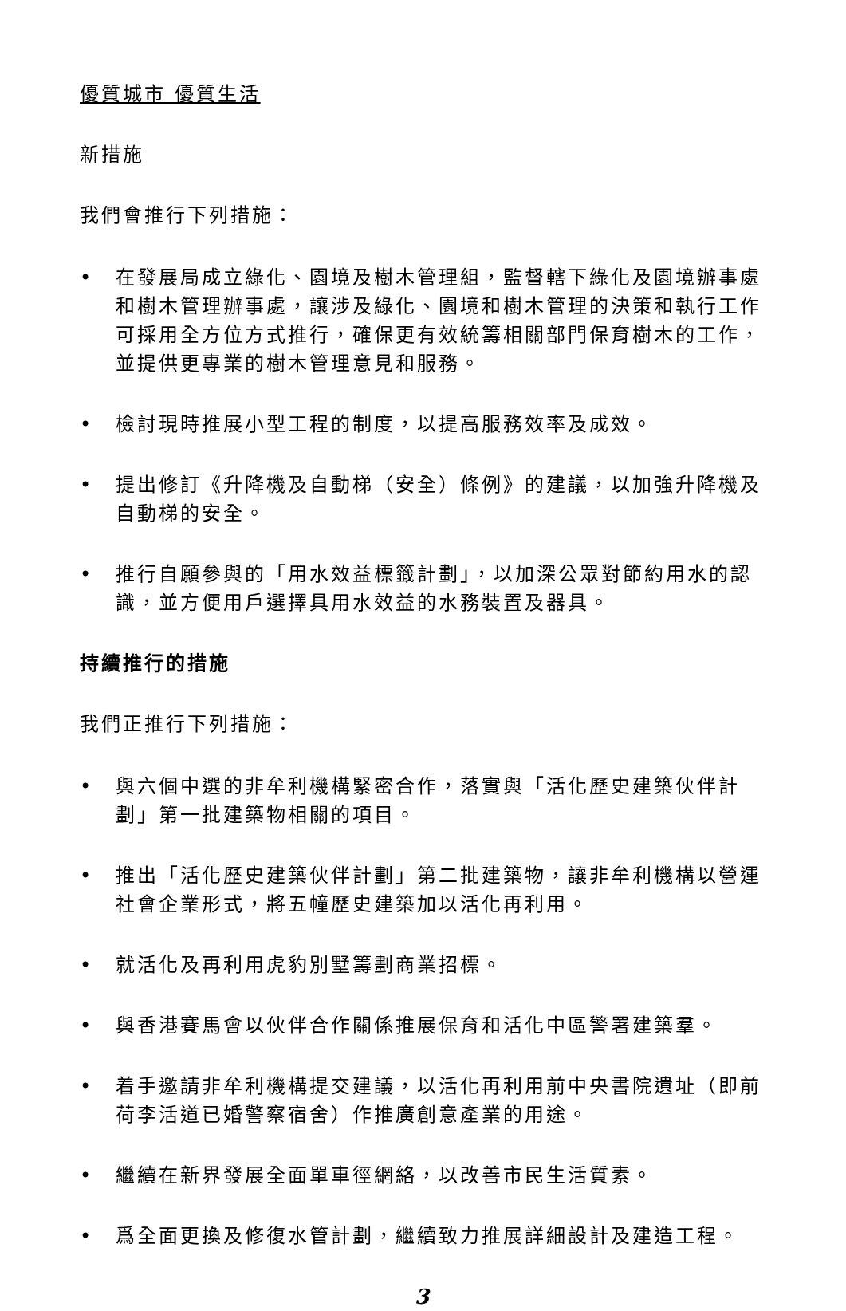優質城市 優質生活
新措施
我們會推行下列措施：
• 在發展局成立綠化、園境及樹木管理組，監督轄下綠化及園境辦事處和樹木管理辦事處，讓涉及綠化、園境和樹木管理的決策和執行工作可採用全方位方式推行，確保更有效統籌相關部門保育樹木的工作，並提供更專業的樹木管理意見和服務。
• 檢討現時推展小型工程的制度，以提高服務效率及成效。
• 提出修訂《升降機及自動梯（安全）條例》的建議，以加強升降機及自動梯的安全。
• 推行自願參與的「用水效益標籤計劃」，以加深公眾對節約用水的認識，並方便用戶選擇具用水效益的水務裝置及器具。
持續推行的措施
我們正推行下列措施：
• 與六個中選的非牟利機構緊密合作，落實與「活化歷史建築伙伴計劃」第一批建築物相關的項目。
• 推出「活化歷史建築伙伴計劃」第二批建築物，讓非牟利機構以營運社會企業形式，將五幢歷史建築加以活化再利用。
• 就活化及再利用虎豹別墅籌劃商業招標。
• 與香港賽馬會以伙伴合作關係推展保育和活化中區警署建築羣。
• 着手邀請非牟利機構提交建議，以活化再利用前中央書院遺址（即前荷李活道已婚警察宿舍）作推廣創意產業的用途。
• 繼續在新界發展全面單車徑網絡，以改善市民生活質素。
• 爲全面更換及修復水管計劃，繼續致力推展詳細設計及建造工程。
3